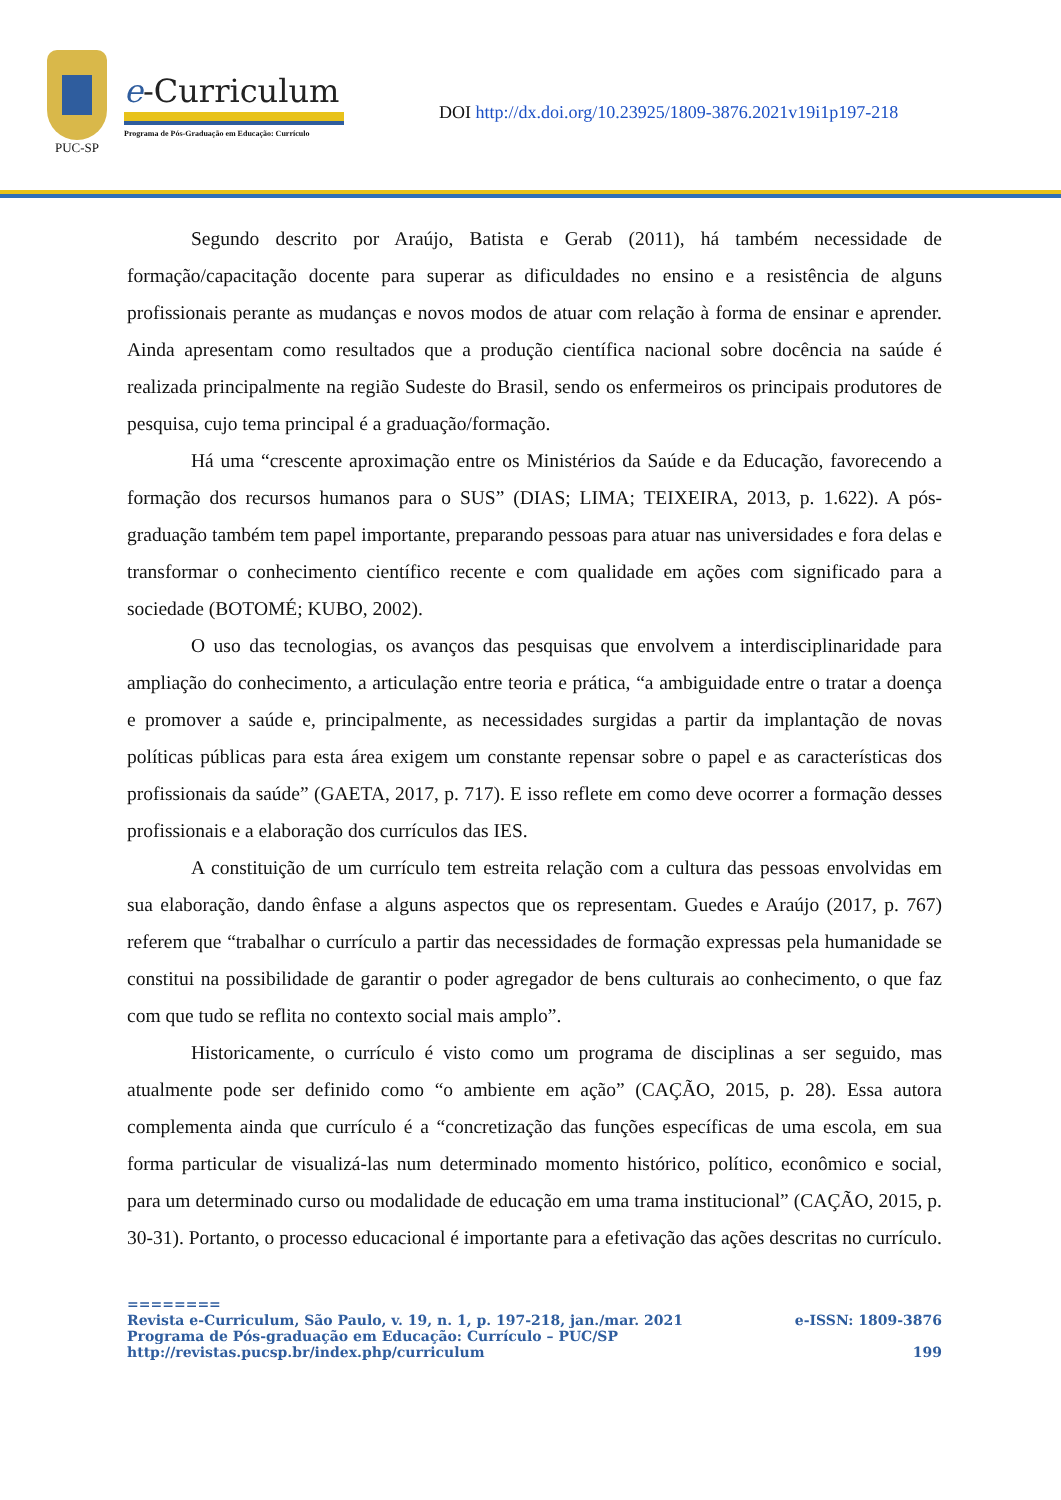PUC-SP
e-Curriculum
Programa de Pós-Graduação em Educação: Currículo
DOI http://dx.doi.org/10.23925/1809-3876.2021v19i1p197-218
Segundo descrito por Araújo, Batista e Gerab (2011), há também necessidade de formação/capacitação docente para superar as dificuldades no ensino e a resistência de alguns profissionais perante as mudanças e novos modos de atuar com relação à forma de ensinar e aprender. Ainda apresentam como resultados que a produção científica nacional sobre docência na saúde é realizada principalmente na região Sudeste do Brasil, sendo os enfermeiros os principais produtores de pesquisa, cujo tema principal é a graduação/formação.
Há uma “crescente aproximação entre os Ministérios da Saúde e da Educação, favorecendo a formação dos recursos humanos para o SUS” (DIAS; LIMA; TEIXEIRA, 2013, p. 1.622). A pós-graduação também tem papel importante, preparando pessoas para atuar nas universidades e fora delas e transformar o conhecimento científico recente e com qualidade em ações com significado para a sociedade (BOTOMÉ; KUBO, 2002).
O uso das tecnologias, os avanços das pesquisas que envolvem a interdisciplinaridade para ampliação do conhecimento, a articulação entre teoria e prática, “a ambiguidade entre o tratar a doença e promover a saúde e, principalmente, as necessidades surgidas a partir da implantação de novas políticas públicas para esta área exigem um constante repensar sobre o papel e as características dos profissionais da saúde” (GAETA, 2017, p. 717). E isso reflete em como deve ocorrer a formação desses profissionais e a elaboração dos currículos das IES.
A constituição de um currículo tem estreita relação com a cultura das pessoas envolvidas em sua elaboração, dando ênfase a alguns aspectos que os representam. Guedes e Araújo (2017, p. 767) referem que “trabalhar o currículo a partir das necessidades de formação expressas pela humanidade se constitui na possibilidade de garantir o poder agregador de bens culturais ao conhecimento, o que faz com que tudo se reflita no contexto social mais amplo”.
Historicamente, o currículo é visto como um programa de disciplinas a ser seguido, mas atualmente pode ser definido como “o ambiente em ação” (CAÇÃO, 2015, p. 28). Essa autora complementa ainda que currículo é a “concretização das funções específicas de uma escola, em sua forma particular de visualizá-las num determinado momento histórico, político, econômico e social, para um determinado curso ou modalidade de educação em uma trama institucional” (CAÇÃO, 2015, p. 30-31). Portanto, o processo educacional é importante para a efetivação das ações descritas no currículo.
========
Revista e-Curriculum, São Paulo, v. 19, n. 1, p. 197-218, jan./mar. 2021 e-ISSN: 1809-3876
Programa de Pós-graduação em Educação: Currículo – PUC/SP
http://revistas.pucsp.br/index.php/curriculum 199